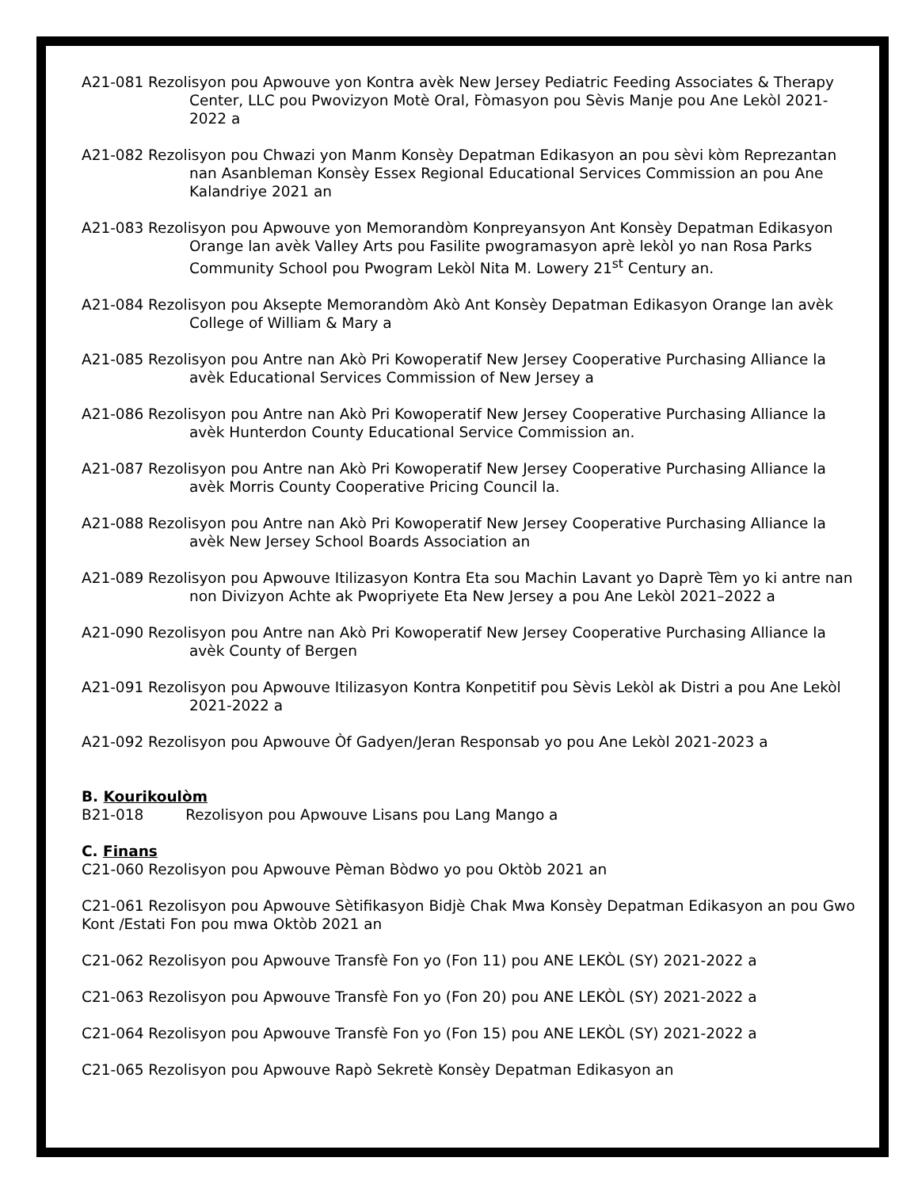A21-081 Rezolisyon pou Apwouve yon Kontra avèk New Jersey Pediatric Feeding Associates & Therapy Center, LLC pou Pwovizyon Motè Oral, Fòmasyon pou Sèvis Manje pou Ane Lekòl 2021-2022 a
A21-082 Rezolisyon pou Chwazi yon Manm Konsèy Depatman Edikasyon an pou sèvi kòm Reprezantan nan Asanbleman Konsèy Essex Regional Educational Services Commission an pou Ane Kalandriye 2021 an
A21-083 Rezolisyon pou Apwouve yon Memorandòm Konpreyansyon Ant Konsèy Depatman Edikasyon Orange lan avèk Valley Arts pou Fasilite pwogramasyon aprè lekòl yo nan Rosa Parks Community School pou Pwogram Lekòl Nita M. Lowery 21<sup>st</sup> Century an.
A21-084 Rezolisyon pou Aksepte Memorandòm Akò Ant Konsèy Depatman Edikasyon Orange lan avèk College of William & Mary a
A21-085 Rezolisyon pou Antre nan Akò Pri Kowoperatif New Jersey Cooperative Purchasing Alliance la avèk Educational Services Commission of New Jersey a
A21-086 Rezolisyon pou Antre nan Akò Pri Kowoperatif New Jersey Cooperative Purchasing Alliance la avèk Hunterdon County Educational Service Commission an.
A21-087 Rezolisyon pou Antre nan Akò Pri Kowoperatif New Jersey Cooperative Purchasing Alliance la avèk Morris County Cooperative Pricing Council la.
A21-088 Rezolisyon pou Antre nan Akò Pri Kowoperatif New Jersey Cooperative Purchasing Alliance la avèk New Jersey School Boards Association an
A21-089 Rezolisyon pou Apwouve Itilizasyon Kontra Eta sou Machin Lavant yo Daprè Tèm yo ki antre nan non Divizyon Achte ak Pwopriyete Eta New Jersey a pou Ane Lekòl 2021–2022 a
A21-090 Rezolisyon pou Antre nan Akò Pri Kowoperatif New Jersey Cooperative Purchasing Alliance la avèk County of Bergen
A21-091 Rezolisyon pou Apwouve Itilizasyon Kontra Konpetitif pou Sèvis Lekòl ak Distri a pou Ane Lekòl 2021-2022 a
A21-092 Rezolisyon pou Apwouve Òf Gadyen/Jeran Responsab yo pou Ane Lekòl 2021-2023 a
B. Kourikoulòm
B21-018 Rezolisyon pou Apwouve Lisans pou Lang Mango a
C. Finans
C21-060 Rezolisyon pou Apwouve Pèman Bòdwo yo pou Oktòb 2021 an
C21-061 Rezolisyon pou Apwouve Sètifikasyon Bidjè Chak Mwa Konsèy Depatman Edikasyon an pou Gwo Kont /Estati Fon pou mwa Oktòb 2021 an
C21-062 Rezolisyon pou Apwouve Transfè Fon yo (Fon 11) pou ANE LEKÒL (SY) 2021-2022 a
C21-063 Rezolisyon pou Apwouve Transfè Fon yo (Fon 20) pou ANE LEKÒL (SY) 2021-2022 a
C21-064 Rezolisyon pou Apwouve Transfè Fon yo (Fon 15) pou ANE LEKÒL (SY) 2021-2022 a
C21-065 Rezolisyon pou Apwouve Rapò Sekretè Konsèy Depatman Edikasyon an